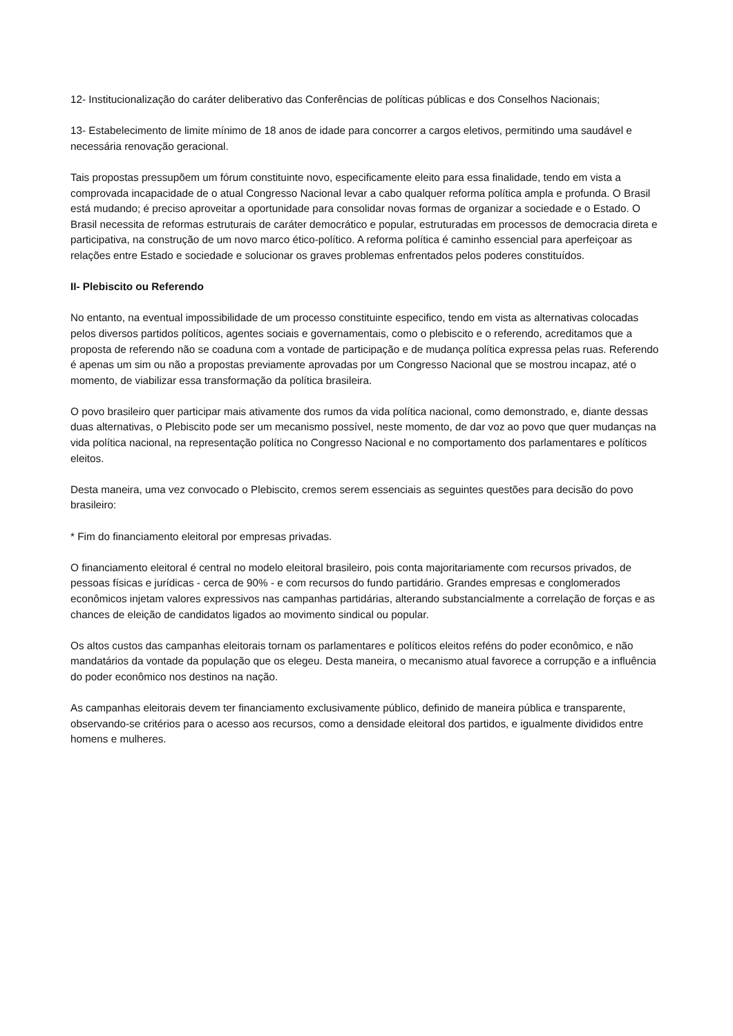12- Institucionalização do caráter deliberativo das Conferências de políticas públicas e dos Conselhos Nacionais;
13- Estabelecimento de limite mínimo de 18 anos de idade para concorrer a cargos eletivos, permitindo uma saudável e necessária renovação geracional.
Tais propostas pressupõem um fórum constituinte novo, especificamente eleito para essa finalidade, tendo em vista a comprovada incapacidade de o atual Congresso Nacional levar a cabo qualquer reforma política ampla e profunda. O Brasil está mudando; é preciso aproveitar a oportunidade para consolidar novas formas de organizar a sociedade e o Estado. O Brasil necessita de reformas estruturais de caráter democrático e popular, estruturadas em processos de democracia direta e participativa, na construção de um novo marco ético-político. A reforma política é caminho essencial para aperfeiçoar as relações entre Estado e sociedade e solucionar os graves problemas enfrentados pelos poderes constituídos.
II- Plebiscito ou Referendo
No entanto, na eventual impossibilidade de um processo constituinte especifico, tendo em vista as alternativas colocadas pelos diversos partidos políticos, agentes sociais e governamentais, como o plebiscito e o referendo, acreditamos que a proposta de referendo não se coaduna com a vontade de participação e de mudança política expressa pelas ruas. Referendo é apenas um sim ou não a propostas previamente aprovadas por um Congresso Nacional que se mostrou incapaz, até o momento, de viabilizar essa transformação da política brasileira.
O povo brasileiro quer participar mais ativamente dos rumos da vida política nacional, como demonstrado, e, diante dessas duas alternativas, o Plebiscito pode ser um mecanismo possível, neste momento, de dar voz ao povo que quer mudanças na vida política nacional, na representação política no Congresso Nacional e no comportamento dos parlamentares e políticos eleitos.
Desta maneira, uma vez convocado o Plebiscito, cremos serem essenciais as seguintes questões para decisão do povo brasileiro:
* Fim do financiamento eleitoral por empresas privadas.
O financiamento eleitoral é central no modelo eleitoral brasileiro, pois conta majoritariamente com recursos privados, de pessoas físicas e jurídicas - cerca de 90% - e com recursos do fundo partidário. Grandes empresas e conglomerados econômicos injetam valores expressivos nas campanhas partidárias, alterando substancialmente a correlação de forças e as chances de eleição de candidatos ligados ao movimento sindical ou popular.
Os altos custos das campanhas eleitorais tornam os parlamentares e políticos eleitos reféns do poder econômico, e não mandatários da vontade da população que os elegeu. Desta maneira, o mecanismo atual favorece a corrupção e a influência do poder econômico nos destinos na nação.
As campanhas eleitorais devem ter financiamento exclusivamente público, definido de maneira pública e transparente, observando-se critérios para o acesso aos recursos, como a densidade eleitoral dos partidos, e igualmente divididos entre homens e mulheres.